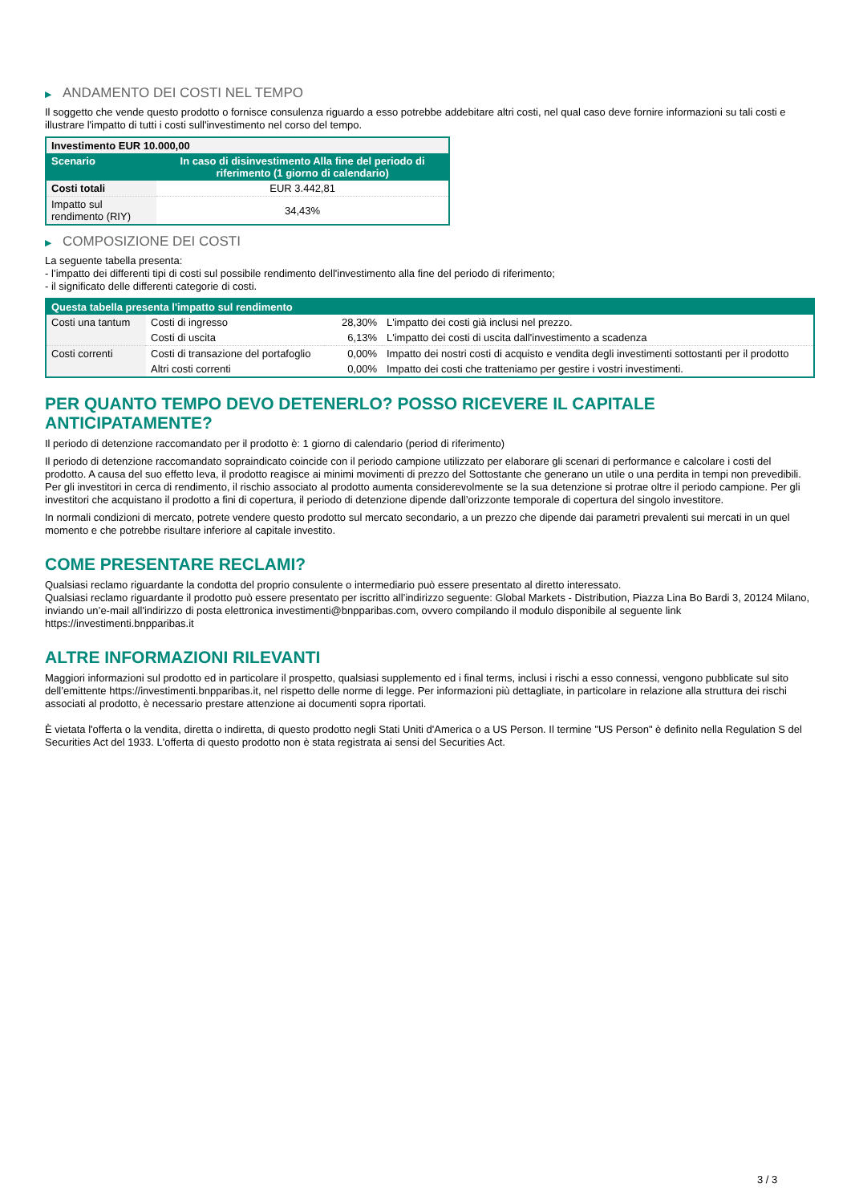▶ ANDAMENTO DEI COSTI NEL TEMPO
Il soggetto che vende questo prodotto o fornisce consulenza riguardo a esso potrebbe addebitare altri costi, nel qual caso deve fornire informazioni su tali costi e illustrare l'impatto di tutti i costi sull'investimento nel corso del tempo.
| Investimento EUR 10.000,00 | |
| Scenario | In caso di disinvestimento Alla fine del periodo di riferimento (1 giorno di calendario) |
| Costi totali | EUR 3.442,81 |
| Impatto sul rendimento (RIY) | 34,43% |
▶ COMPOSIZIONE DEI COSTI
La seguente tabella presenta:
- l’impatto dei differenti tipi di costi sul possibile rendimento dell'investimento alla fine del periodo di riferimento;
- il significato delle differenti categorie di costi.
| Questa tabella presenta l'impatto sul rendimento | | | |
| Costi una tantum | Costi di ingresso | 28,30% | L'impatto dei costi già inclusi nel prezzo. |
| | Costi di uscita | 6,13% | L'impatto dei costi di uscita dall'investimento a scadenza |
| Costi correnti | Costi di transazione del portafoglio | 0,00% | Impatto dei nostri costi di acquisto e vendita degli investimenti sottostanti per il prodotto |
| | Altri costi correnti | 0,00% | Impatto dei costi che tratteniamo per gestire i vostri investimenti. |
PER QUANTO TEMPO DEVO DETENERLO? POSSO RICEVERE IL CAPITALE ANTICIPATAMENTE?
Il periodo di detenzione raccomandato per il prodotto è: 1 giorno di calendario (period di riferimento)
Il periodo di detenzione raccomandato sopraindicato coincide con il periodo campione utilizzato per elaborare gli scenari di performance e calcolare i costi del prodotto. A causa del suo effetto leva, il prodotto reagisce ai minimi movimenti di prezzo del Sottostante che generano un utile o una perdita in tempi non prevedibili. Per gli investitori in cerca di rendimento, il rischio associato al prodotto aumenta considerevolmente se la sua detenzione si protrae oltre il periodo campione. Per gli investitori che acquistano il prodotto a fini di copertura, il periodo di detenzione dipende dall’orizzonte temporale di copertura del singolo investitore.
In normali condizioni di mercato, potrete vendere questo prodotto sul mercato secondario, a un prezzo che dipende dai parametri prevalenti sui mercati in un quel momento e che potrebbe risultare inferiore al capitale investito.
COME PRESENTARE RECLAMI?
Qualsiasi reclamo riguardante la condotta del proprio consulente o intermediario può essere presentato al diretto interessato.
Qualsiasi reclamo riguardante il prodotto può essere presentato per iscritto all’indirizzo seguente: Global Markets - Distribution, Piazza Lina Bo Bardi 3, 20124 Milano, inviando un’e-mail all'indirizzo di posta elettronica investimenti@bnpparibas.com, ovvero compilando il modulo disponibile al seguente link https://investimenti.bnpparibas.it
ALTRE INFORMAZIONI RILEVANTI
Maggiori informazioni sul prodotto ed in particolare il prospetto, qualsiasi supplemento ed i final terms, inclusi i rischi a esso connessi, vengono pubblicate sul sito dell’emittente https://investimenti.bnpparibas.it, nel rispetto delle norme di legge. Per informazioni più dettagliate, in particolare in relazione alla struttura dei rischi associati al prodotto, è necessario prestare attenzione ai documenti sopra riportati.
È vietata l'offerta o la vendita, diretta o indiretta, di questo prodotto negli Stati Uniti d'America o a US Person. Il termine "US Person" è definito nella Regulation S del Securities Act del 1933. L'offerta di questo prodotto non è stata registrata ai sensi del Securities Act.
3 / 3